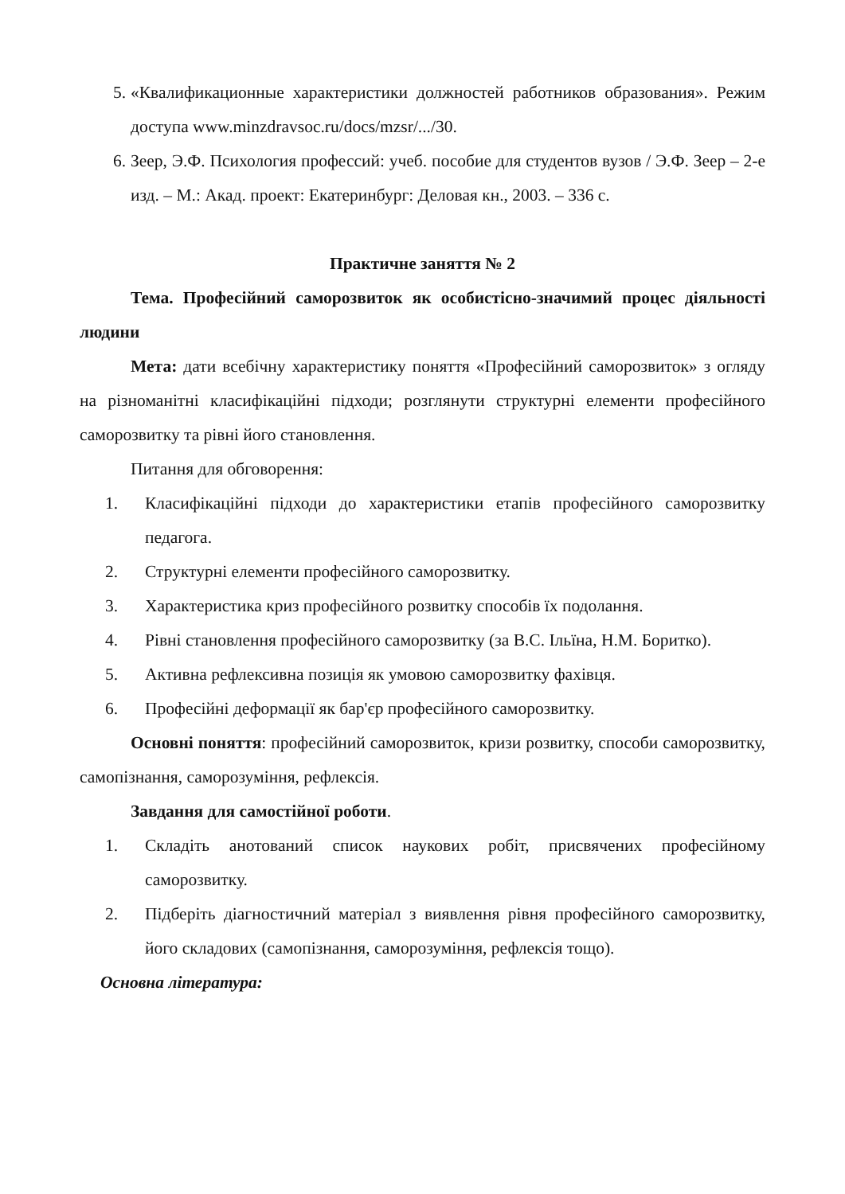5. «Квалификационные характеристики должностей работников образования». Режим доступа www.minzdravsoc.ru/docs/mzsr/.../30.
6. Зеер, Э.Ф. Психология профессий: учеб. пособие для студентов вузов / Э.Ф. Зеер – 2-е изд. – М.: Акад. проект: Екатеринбург: Деловая кн., 2003. – 336 с.
Практичне заняття № 2
Тема. Професійний саморозвиток як особистісно-значимий процес діяльності людини
Мета: дати всебічну характеристику поняття «Професійний саморозвиток» з огляду на різноманітні класифікаційні підходи; розглянути структурні елементи професійного саморозвитку та рівні його становлення.
Питання для обговорення:
1. Класифікаційні підходи до характеристики етапів професійного саморозвитку педагога.
2. Структурні елементи професійного саморозвитку.
3. Характеристика криз професійного розвитку способів їх подолання.
4. Рівні становлення професійного саморозвитку (за В.С. Ільїна, Н.М. Боритко).
5. Активна рефлексивна позиція як умовою саморозвитку фахівця.
6. Професійні деформації як бар'єр професійного саморозвитку.
Основні поняття: професійний саморозвиток, кризи розвитку, способи саморозвитку, самопізнання, саморозуміння, рефлексія.
Завдання для самостійної роботи.
1. Складіть анотований список наукових робіт, присвячених професійному саморозвитку.
2. Підберіть діагностичний матеріал з виявлення рівня професійного саморозвитку, його складових (самопізнання, саморозуміння, рефлексія тощо).
Основна література: